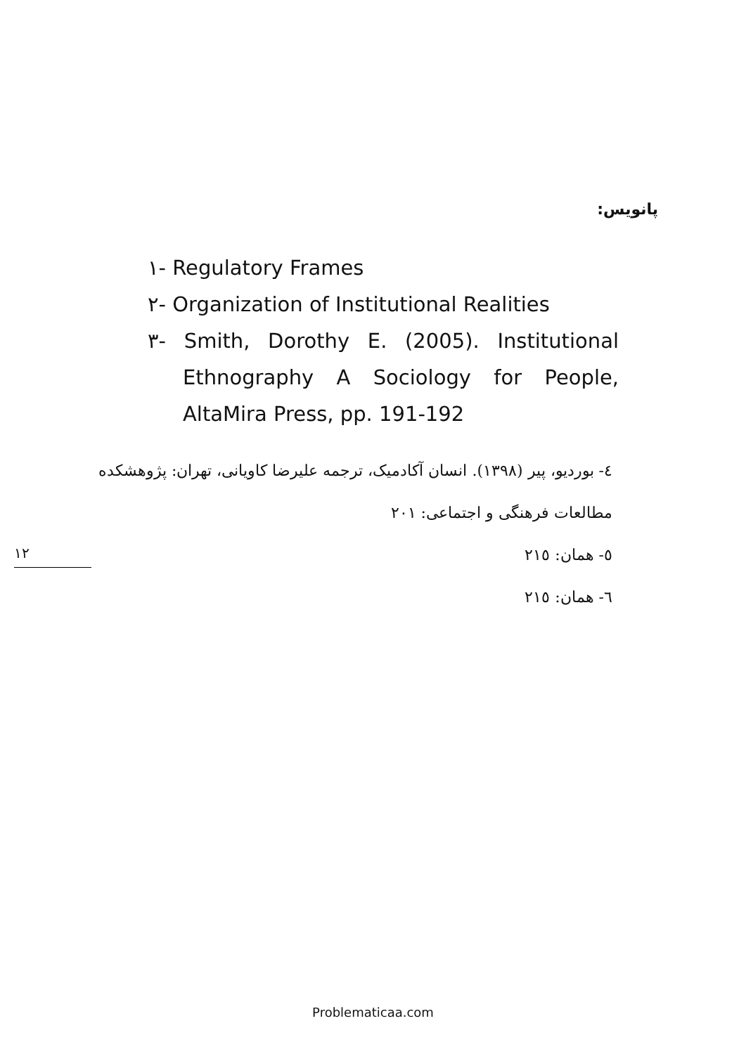پانویس:
١- Regulatory Frames
٢- Organization of Institutional Realities
٣- Smith, Dorothy E. (2005). Institutional Ethnography A Sociology for People, AltaMira Press, pp. 191-192
٤- بوردیو، پیر (١٣٩٨). انسان آکادمیک، ترجمه علیرضا کاویانی، تهران: پژوهشکده مطالعات فرهنگی و اجتماعی: ٢٠١
٥- همان: ٢١٥
٦- همان: ٢١٥
١٢
Problematicaa.com